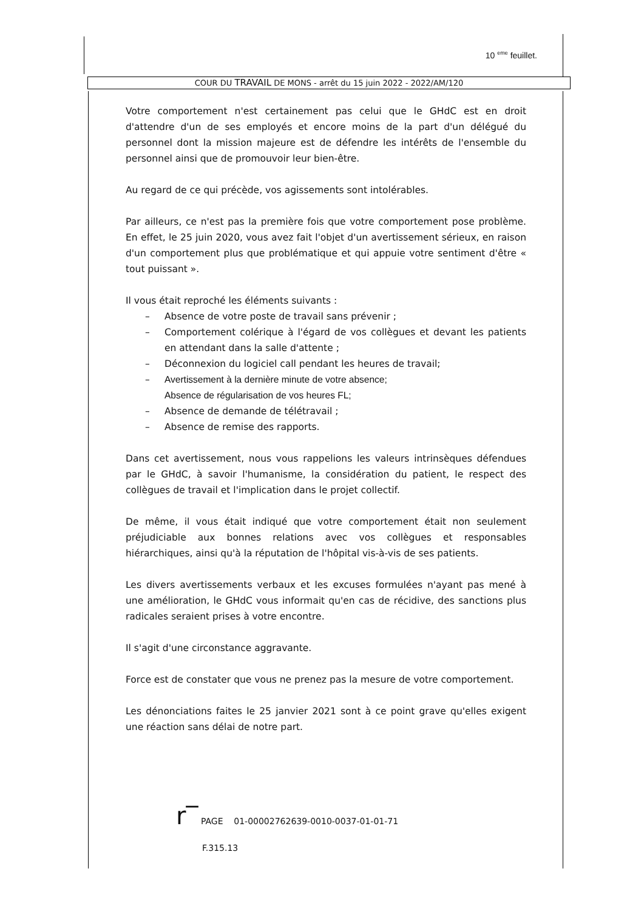10 <sup>eme</sup> feuillet.
COUR DU TRAVAIL DE MONS - arrêt du 15 juin 2022 - 2022/AM/120
Votre comportement n'est certainement pas celui que le GHdC est en droit d'attendre d'un de ses employés et encore moins de la part d'un délégué du personnel dont la mission majeure est de défendre les intérêts de l'ensemble du personnel ainsi que de promouvoir leur bien-être.
Au regard de ce qui précède, vos agissements sont intolérables.
Par ailleurs, ce n'est pas la première fois que votre comportement pose problème. En effet, le 25 juin 2020, vous avez fait l'objet d'un avertissement sérieux, en raison d'un comportement plus que problématique et qui appuie votre sentiment d'être « tout puissant ».
Il vous était reproché les éléments suivants :
– Absence de votre poste de travail sans prévenir ;
– Comportement colérique à l'égard de vos collègues et devant les patients en attendant dans la salle d'attente ;
– Déconnexion du logiciel call pendant les heures de travail;
– Avertissement à la dernière minute de votre absence;
Absence de régularisation de vos heures FL;
– Absence de demande de télétravail ;
– Absence de remise des rapports.
Dans cet avertissement, nous vous rappelions les valeurs intrinsèques défendues par le GHdC, à savoir l'humanisme, la considération du patient, le respect des collègues de travail et l'implication dans le projet collectif.
De même, il vous était indiqué que votre comportement était non seulement préjudiciable aux bonnes relations avec vos collègues et responsables hiérarchiques, ainsi qu'à la réputation de l'hôpital vis-à-vis de ses patients.
Les divers avertissements verbaux et les excuses formulées n'ayant pas mené à une amélioration, le GHdC vous informait qu'en cas de récidive, des sanctions plus radicales seraient prises à votre encontre.
Il s'agit d'une circonstance aggravante.
Force est de constater que vous ne prenez pas la mesure de votre comportement.
Les dénonciations faites le 25 janvier 2021 sont à ce point grave qu'elles exigent une réaction sans délai de notre part.
r‾ PAGE 01-00002762639-0010-0037-01-01-71
F.315.13